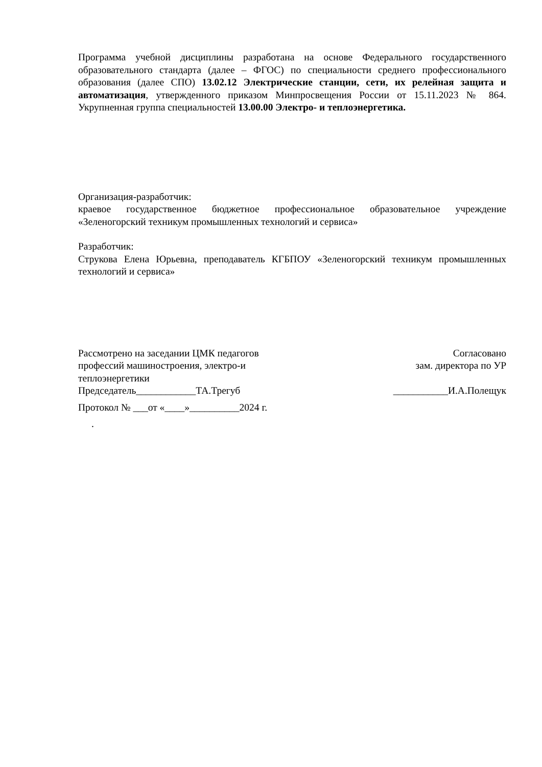Программа учебной дисциплины разработана на основе Федерального государственного образовательного стандарта (далее – ФГОС) по специальности среднего профессионального образования (далее СПО) 13.02.12 Электрические станции, сети, их релейная защита и автоматизация, утвержденного приказом Минпросвещения России от 15.11.2023 № 864. Укрупненная группа специальностей 13.00.00 Электро- и теплоэнергетика.
Организация-разработчик:
краевое государственное бюджетное профессиональное образовательное учреждение «Зеленогорский техникум промышленных технологий и сервиса»
Разработчик:
Струкова Елена Юрьевна, преподаватель КГБПОУ «Зеленогорский техникум промышленных технологий и сервиса»
Рассмотрено на заседании ЦМК педагогов профессий машиностроения, электро-и теплоэнергетики
Согласовано
зам. директора по УР
Председатель____________ТА.Трегуб
___________И.А.Полещук
Протокол № ___от «____»__________2024 г.
.